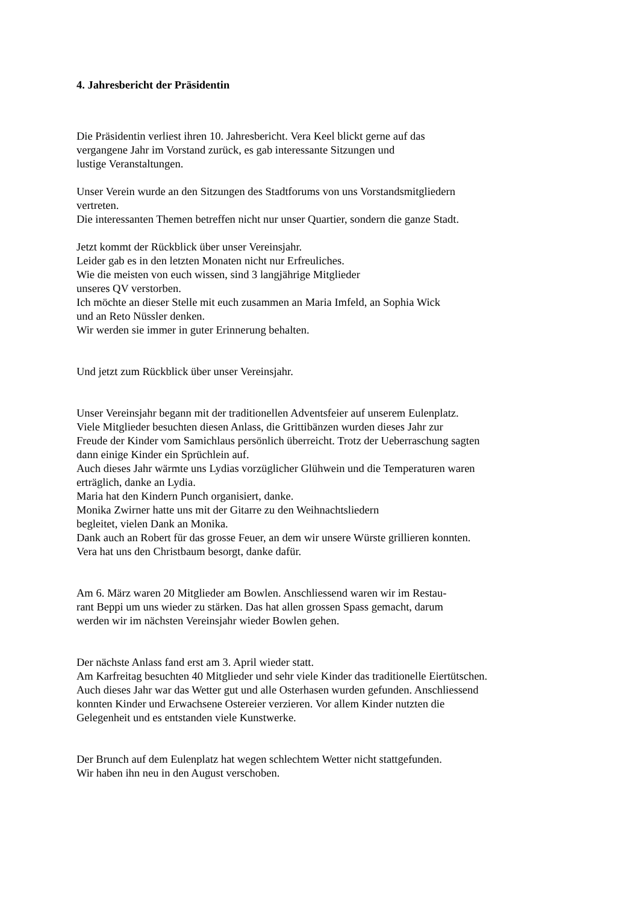4. Jahresbericht der Präsidentin
Die Präsidentin verliest ihren 10. Jahresbericht. Vera Keel blickt gerne auf das
vergangene Jahr im Vorstand zurück, es gab interessante Sitzungen und
lustige Veranstaltungen.
Unser Verein wurde an den Sitzungen des Stadtforums von uns Vorstandsmitgliedern
vertreten.
Die interessanten Themen betreffen nicht nur unser Quartier, sondern die ganze Stadt.
Jetzt kommt der Rückblick über unser Vereinsjahr.
Leider gab es in den letzten Monaten nicht nur Erfreuliches.
Wie die meisten von euch wissen, sind 3 langjährige Mitglieder
unseres QV verstorben.
Ich möchte an dieser Stelle mit euch zusammen an Maria Imfeld, an Sophia Wick
und an Reto Nüssler denken.
Wir werden sie immer in guter Erinnerung behalten.
Und jetzt zum Rückblick über unser Vereinsjahr.
Unser Vereinsjahr begann mit der traditionellen Adventsfeier auf unserem Eulenplatz.
Viele Mitglieder besuchten diesen Anlass, die Grittibänzen wurden dieses Jahr zur
Freude der Kinder vom Samichlaus persönlich überreicht. Trotz der Ueberraschung sagten
dann einige Kinder ein Sprüchlein auf.
Auch dieses Jahr wärmte uns Lydias vorzüglicher Glühwein und die Temperaturen waren
erträglich, danke an Lydia.
Maria hat den Kindern Punch organisiert, danke.
Monika Zwirner hatte uns mit der Gitarre zu den Weihnachtsliedern
begleitet, vielen Dank an Monika.
Dank auch an Robert für das grosse Feuer, an dem wir unsere Würste grillieren konnten.
Vera hat uns den Christbaum besorgt, danke dafür.
Am 6. März waren 20 Mitglieder am Bowlen. Anschliessend waren wir im Restau-
rant Beppi um uns wieder zu stärken. Das hat allen grossen Spass gemacht, darum
werden wir im nächsten Vereinsjahr wieder Bowlen gehen.
Der nächste Anlass fand erst am 3. April wieder statt.
Am Karfreitag besuchten 40 Mitglieder und sehr viele Kinder das traditionelle Eiertütschen.
Auch dieses Jahr war das Wetter gut und alle Osterhasen wurden gefunden. Anschliessend
konnten Kinder und Erwachsene Ostereier verzieren. Vor allem Kinder nutzten die
Gelegenheit und es entstanden viele Kunstwerke.
Der Brunch auf dem Eulenplatz hat wegen schlechtem Wetter nicht stattgefunden.
Wir haben ihn neu in den August verschoben.